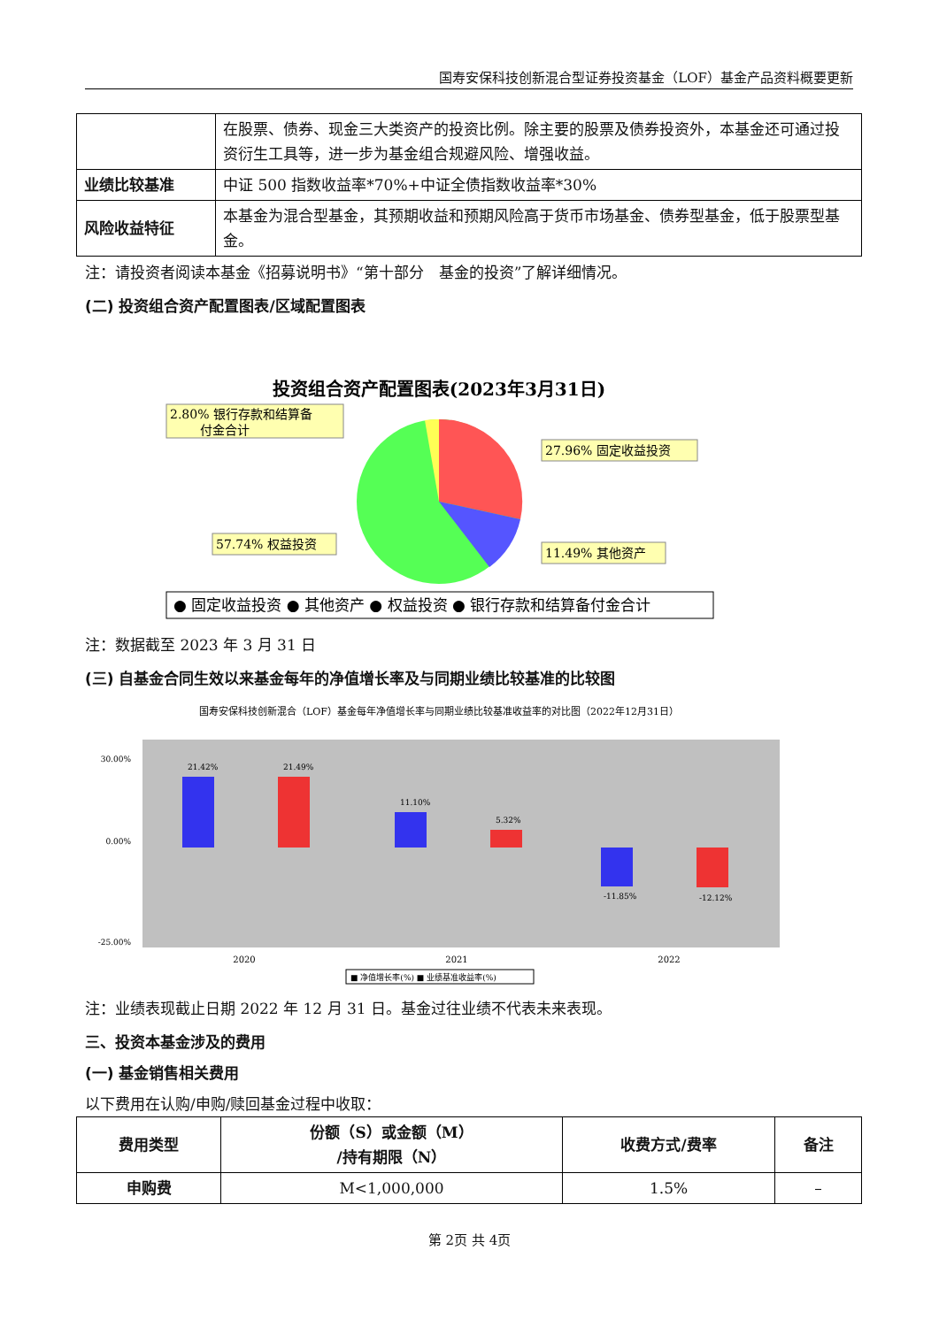国寿安保科技创新混合型证券投资基金（LOF）基金产品资料概要更新
| | 在股票、债券、现金三大类资产的投资比例。除主要的股票及债券投资外，本基金还可通过投资衍生工具等，进一步为基金组合规避风险、增强收益。 |
| 业绩比较基准 | 中证 500 指数收益率*70%+中证全债指数收益率*30% |
| 风险收益特征 | 本基金为混合型基金，其预期收益和预期风险高于货币市场基金、债券型基金，低于股票型基金。 |
注：请投资者阅读本基金《招募说明书》“第十部分　基金的投资”了解详细情况。
(二) 投资组合资产配置图表/区域配置图表
投资组合资产配置图表(2023年3月31日)
2.80% 银行存款和结算备
付金合计
27.96% 固定收益投资
57.74% 权益投资
11.49% 其他资产
● 固定收益投资 ● 其他资产 ● 权益投资 ● 银行存款和结算备付金合计
注：数据截至 2023 年 3 月 31 日
(三) 自基金合同生效以来基金每年的净值增长率及与同期业绩比较基准的比较图
国寿安保科技创新混合（LOF）基金每年净值增长率与同期业绩比较基准收益率的对比图（2022年12月31日）
30.00%
0.00%
-25.00%
21.42%
21.49%
11.10%
5.32%
-11.85%
-12.12%
2020
2021
2022
■ 净值增长率(%) ■ 业绩基准收益率(%)
注：业绩表现截止日期 2022 年 12 月 31 日。基金过往业绩不代表未来表现。
三、投资本基金涉及的费用
(一) 基金销售相关费用
以下费用在认购/申购/赎回基金过程中收取：
| 费用类型 | 份额（S）或金额（M） /持有期限（N） | 收费方式/费率 | 备注 |
| --- | --- | --- | --- |
| 申购费 | M<1,000,000 | 1.5% | – |
第 2页 共 4页